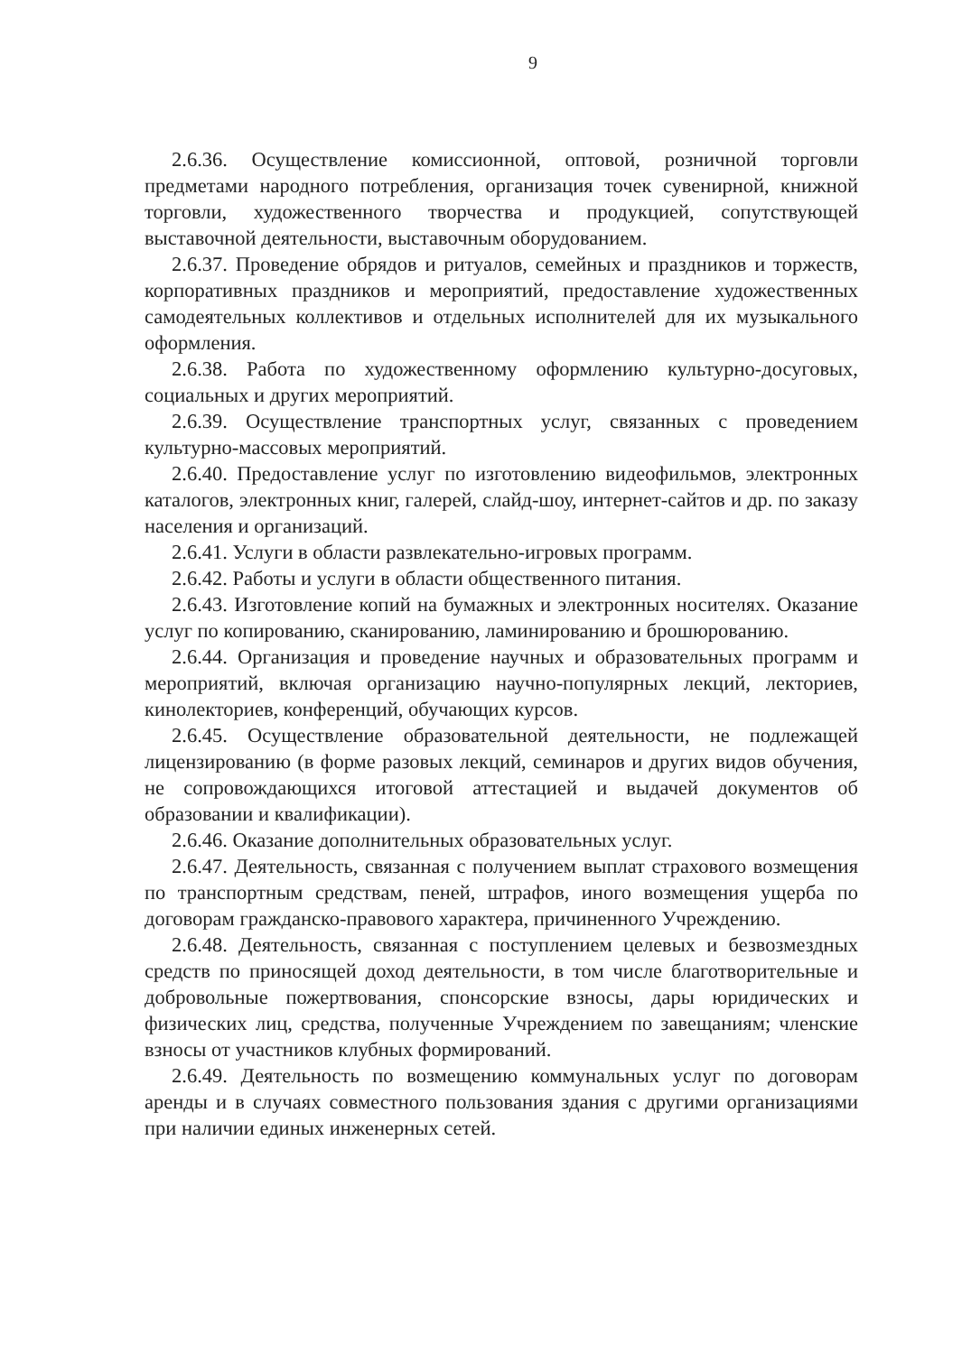9
2.6.36. Осуществление комиссионной, оптовой, розничной торговли предметами народного потребления, организация точек сувенирной, книжной торговли, художественного творчества и продукцией, сопутствующей выставочной деятельности, выставочным оборудованием.
2.6.37. Проведение обрядов и ритуалов, семейных и праздников и торжеств, корпоративных праздников и мероприятий, предоставление художественных самодеятельных коллективов и отдельных исполнителей для их музыкального оформления.
2.6.38. Работа по художественному оформлению культурно-досуговых, социальных и других мероприятий.
2.6.39. Осуществление транспортных услуг, связанных с проведением культурно-массовых мероприятий.
2.6.40. Предоставление услуг по изготовлению видеофильмов, электронных каталогов, электронных книг, галерей, слайд-шоу, интернет-сайтов и др. по заказу населения и организаций.
2.6.41. Услуги в области развлекательно-игровых программ.
2.6.42. Работы и услуги в области общественного питания.
2.6.43. Изготовление копий на бумажных и электронных носителях. Оказание услуг по копированию, сканированию, ламинированию и брошюрованию.
2.6.44. Организация и проведение научных и образовательных программ и мероприятий, включая организацию научно-популярных лекций, лекториев, кинолекториев, конференций, обучающих курсов.
2.6.45. Осуществление образовательной деятельности, не подлежащей лицензированию (в форме разовых лекций, семинаров и других видов обучения, не сопровождающихся итоговой аттестацией и выдачей документов об образовании и квалификации).
2.6.46. Оказание дополнительных образовательных услуг.
2.6.47. Деятельность, связанная с получением выплат страхового возмещения по транспортным средствам, пеней, штрафов, иного возмещения ущерба по договорам гражданско-правового характера, причиненного Учреждению.
2.6.48. Деятельность, связанная с поступлением целевых и безвозмездных средств по приносящей доход деятельности, в том числе благотворительные и добровольные пожертвования, спонсорские взносы, дары юридических и физических лиц, средства, полученные Учреждением по завещаниям; членские взносы от участников клубных формирований.
2.6.49. Деятельность по возмещению коммунальных услуг по договорам аренды и в случаях совместного пользования здания с другими организациями при наличии единых инженерных сетей.